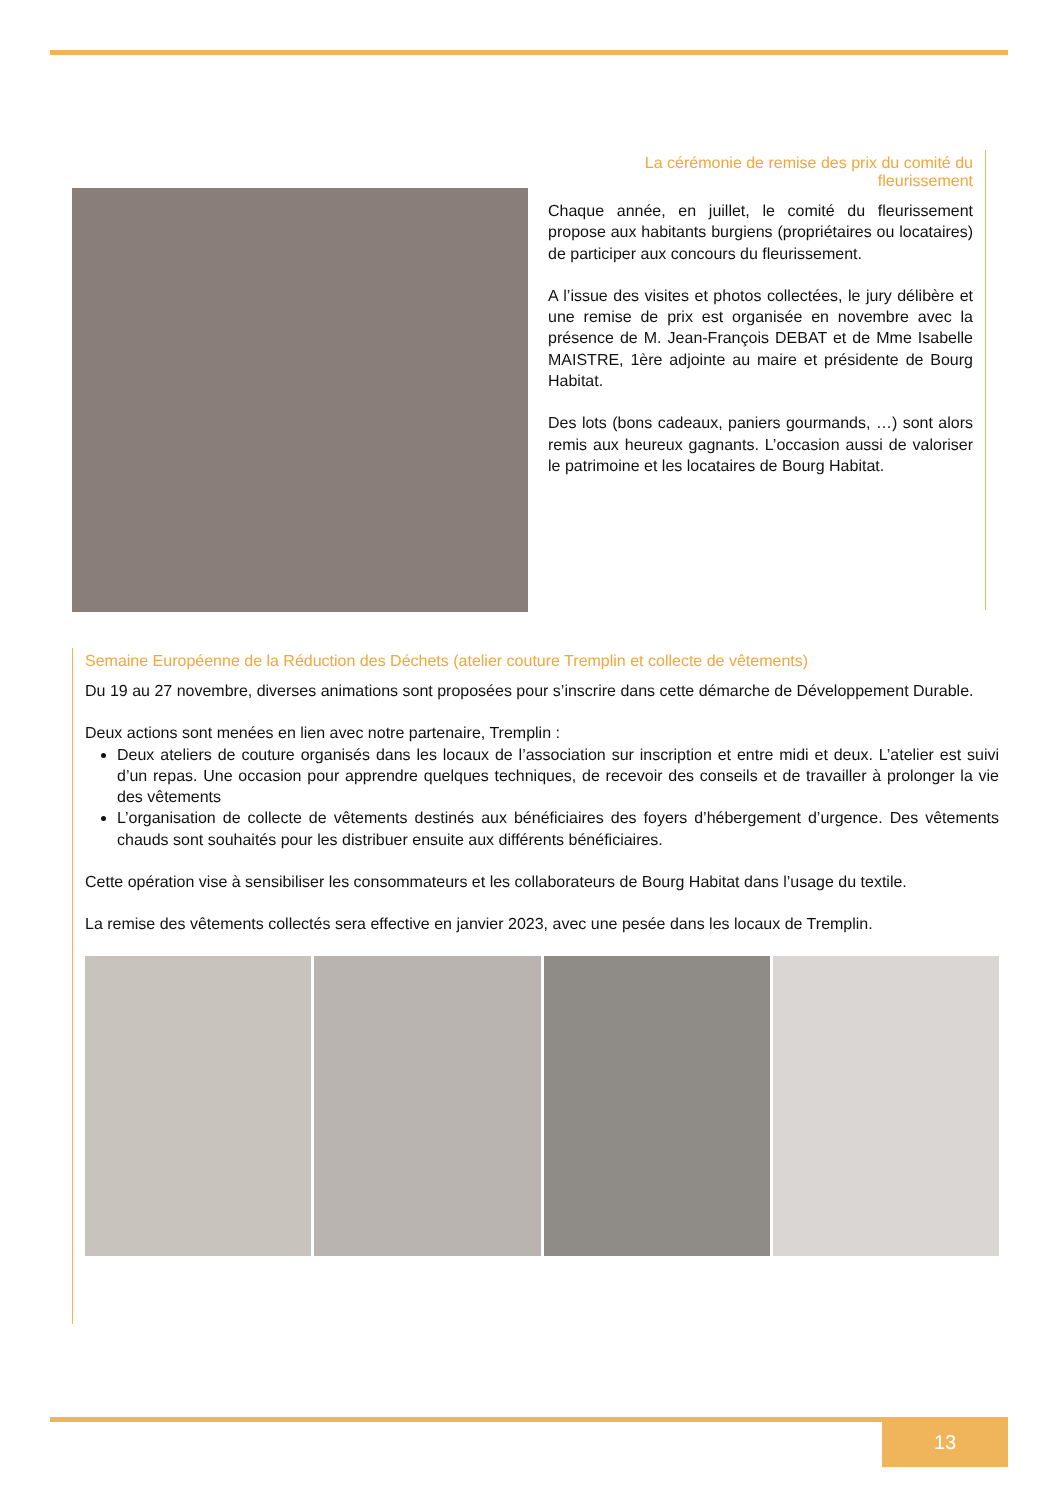La cérémonie de remise des prix du comité du fleurissement
Chaque année, en juillet, le comité du fleurissement propose aux habitants burgiens (propriétaires ou locataires) de participer aux concours du fleurissement.
A l’issue des visites et photos collectées, le jury délibère et une remise de prix est organisée en novembre avec la présence de M. Jean-François DEBAT et de Mme Isabelle MAISTRE, 1ère adjointe au maire et présidente de Bourg Habitat.
Des lots (bons cadeaux, paniers gourmands, …) sont alors remis aux heureux gagnants. L’occasion aussi de valoriser le patrimoine et les locataires de Bourg Habitat.
Semaine Européenne de la Réduction des Déchets (atelier couture Tremplin et collecte de vêtements)
Du 19 au 27 novembre, diverses animations sont proposées pour s’inscrire dans cette démarche de Développement Durable.
Deux actions sont menées en lien avec notre partenaire, Tremplin :
Deux ateliers de couture organisés dans les locaux de l’association sur inscription et entre midi et deux. L’atelier est suivi d’un repas. Une occasion pour apprendre quelques techniques, de recevoir des conseils et de travailler à prolonger la vie des vêtements
L’organisation de collecte de vêtements destinés aux bénéficiaires des foyers d’hébergement d’urgence. Des vêtements chauds sont souhaités pour les distribuer ensuite aux différents bénéficiaires.
Cette opération vise à sensibiliser les consommateurs et les collaborateurs de Bourg Habitat dans l’usage du textile.
La remise des vêtements collectés sera effective en janvier 2023, avec une pesée dans les locaux de Tremplin.
13